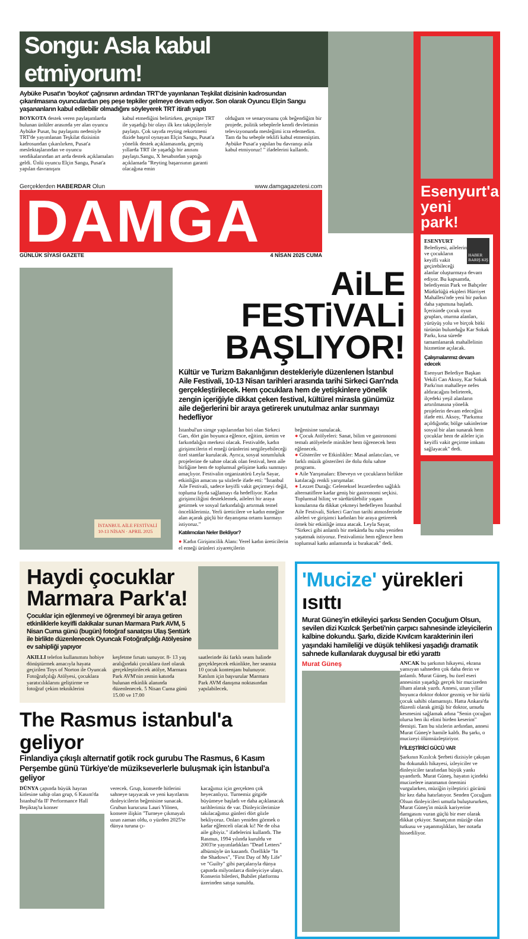Songu: Asla kabul etmiyorum!
Aybüke Pusat'ın 'boykot' çağrısının ardından TRT'de yayınlanan Teşkilat dizisinin kadrosundan çıkarılmasına oyunculardan peş peşe tepkiler gelmeye devam ediyor. Son olarak Oyuncu Elçin Sangu yaşananların kabul edilebilir olmadığını söyleyerek TRT itirafı yaptı
BOYKOTA destek veren paylaşımlarda bulunan ünlüler arasında yer alan oyuncu Aybüke Pusat, bu paylaşımı nedeniyle TRT'de yayımlanan Teşkilat dizisinin kadrosundan çıkarılırken, Pusat'a meslektaşlarından ve oyuncu sendikalarından art arda destek açıklamaları geldi. Ünlü oyuncu Elçin Sangu, Pusat'a yapılan davranışını
kabul etmediğini belirtirken, geçmişte TRT ile yaşadığı bir olayı ilk kez takipçileriyle paylaştı. Çok sayıda reyting rekortmeni dizide başrol oynayan Elçin Sangu, Pusat'a yönelik destek açıklamasında, geçmiş yıllarda TRT ile yaşadığı bir anısını paylaştı.Sangu, X hesabından yaptığı açıklamada "Reyting başarısının garanti olacağına emin
olduğum ve senaryosunu çok beğendiğim bir projede, politik sebeplerle kendi devletimin televizyonunda mesleğimi icra edemedim. Tam da bu sebeple teklifi kabul etmemiştim. Aybüke Pusat'a yapılan bu davranışı asla kabul etmiyoruz! " ifadelerini kullandı.
Gerçeklerden HABERDAR Olun www.damgagazetesi.com
DAMGA
GÜNLÜK SİYASİ GAZETE 4 NİSAN 2025 CUMA
Esenyurt'a yeni park!
HABER
BARIŞ KIŞ ESENYURT Belediyesi, ailelerin ve çocukların keyifli vakit geçirebileceği alanlar oluşturmaya devam ediyor. Bu kapsamda, belediyenin Park ve Bahçeler Müdürlüğü ekipleri Hürriyet Mahallesi'nde yeni bir parkın daha yapımına başladı. İçerisinde çocuk oyun grupları, oturma alanları, yürüyüş yolu ve birçok bitki türünün bulunduğu Kar Sokak Parkı, kısa sürede tamamlanarak mahallelinin hizmetine açılacak.
Çalışmalarımız devam edecek
Esenyurt Belediye Başkan Vekili Can Aksoy, Kar Sokak Parkı'nın mahalleye nefes aldıracağını belirterek, ilçedeki yeşil alanların artırılmasına yönelik projelerin devam edeceğini ifade etti. Aksoy, "Parkımız açıldığında; bölge sakinlerine sosyal bir alan sunarak hem çocuklar hem de aileler için keyifli vakit geçirme imkanı sağlayacak" dedi.
İSTANBUL AİLE FESTİVALİ
10-13 NİSAN · APRIL 2025
AiLE FESTiVALi BAŞLIYOR!
Kültür ve Turizm Bakanlığının destekleriyle düzenlenen İstanbul Aile Festivali, 10-13 Nisan tarihleri arasında tarihi Sirkeci Garı'nda gerçekleştirilecek. Hem çocuklara hem de yetişkinlere yönelik zengin içeriğiyle dikkat çeken festival, kültürel mirasla günümüz aile değerlerini bir araya getirerek unutulmaz anlar sunmayı hedefliyor
İstanbul'un simge yapılarından biri olan Sirkeci Garı, dört gün boyunca eğlence, eğitim, üretim ve farkındalığın merkezi olacak. Festivalde, kadın girişimcilerin el emeği ürünlerini sergileyebileceği özel stantlar kurulacak. Ayrıca, sosyal sorumluluk projelerine de sahne olacak olan festival, hem aile birliğine hem de toplumsal gelişime katkı sunmayı amaçlıyor. Festivalin organizatörü Leyla Sayar, etkinliğin amacını şu sözlerle ifade etti: "İstanbul Aile Festivali, sadece keyifli vakit geçirmeyi değil, topluma fayda sağlamayı da hedefliyor. Kadın girişimciliğini desteklemek, aileleri bir araya getirmek ve sosyal farkındalığı artırmak temel önceliklerimiz. Yerli üreticilere ve kadın emeğine alan açarak güçlü bir dayanışma ortamı kurmayı istiyoruz."
Katılımcıları Neler Bekliyor?
● Kadın Girişimcilik Alanı: Yerel kadın üreticilerin el emeği ürünleri ziyaretçilerin
beğenisine sunulacak.
● Çocuk Atölyeleri: Sanat, bilim ve gastronomi temalı atölyelerle minikler hem öğrenecek hem eğlenecek.
● Gösteriler ve Etkinlikler: Masal anlatıcıları, ve farklı müzik gösterileri ile dolu dolu sahne programı.
● Aile Yarışmaları: Ebeveyn ve çocukların birlikte katılacağı renkli yarışmalar.
● Lezzet Durağı: Geleneksel lezzetlerden sağlıklı alternatiflere kadar geniş bir gastronomi seçkisi.
Toplumsal bilinç ve sürdürülebilir yaşam konularına da dikkat çekmeyi hedefleyen İstanbul Aile Festivali, Sirkeci Garı'nın tarihi atmosferinde aileleri ve girişimci kadınları bir araya getirerek örnek bir etkinliğe imza atacak. Leyla Sayar, "Sirkeci gibi anlamlı bir mekânda bu ruhu yeniden yaşatmak istiyoruz. Festivalimiz hem eğlence hem toplumsal katkı anlamında iz bırakacak" dedi.
Haydi çocuklar Marmara Park'a!
Çocuklar için eğlenmeyi ve öğrenmeyi bir araya getiren etkinliklerle keyifli dakikalar sunan Marmara Park AVM, 5 Nisan Cuma günü (bugün) fotoğraf sanatçısı Ulaş Şentürk ile birlikte düzenlenecek Oyuncak Fotoğrafçılığı Atölyesine ev sahipliği yapıyor
AKILLI telefon kullanımını hobiye dönüştürmek amacıyla hayata geçirilen Toys of Norton ile Oyuncak Fotoğrafçılığı Atölyesi, çocuklara yaratıcılıklarını geliştirme ve fotoğraf çekim tekniklerini
keşfetme fırsatı sunuyor. 8- 13 yaş aralığındaki çocuklara özel olarak gerçekleştirilecek atölye, Marmara Park AVM'nin zemin katında bulunan etkinlik alanında düzenlenecek. 5 Nisan Cuma günü 15.00 ve 17.00
saatlerinde iki farklı seans halinde gerçekleşecek etkinlikte, her seansta 10 çocuk kontenjanı bulunuyor. Katılım için başvurular Marmara Park AVM danışma noktasından yapılabilecek.
The Rasmus istanbul'a geliyor
Finlandiya çıkışlı alternatif gotik rock gurubu The Rasmus, 6 Kasım Perşembe günü Türkiye'de müzikseverlerle buluşmak için İstanbul'a geliyor
DÜNYA çapında büyük hayran kitlesine sahip olan grup, 6 Kasım'da İstanbul'da IF Performance Hall Beşiktaş'ta konser
verecek. Grup, konserde hitlerini sahneye taşıyacak ve yeni kayıtlarını dinleyicilerin beğenisine sunacak. Grubun kurucusu Lauri Ylönen, konsere ilişkin "Turneye çıkmayalı uzun zaman oldu, o yüzden 2025'te dünya turuna çı-
kacağımız için gerçekten çok heyecanlıyız. Turnemiz gitgide büyümeye başladı ve daha açıklanacak tarihlerimiz de var. Dinleyicilerimize takılacağımız günleri dört gözle bekliyoruz. Onları yeniden görmek o kadar eğlenceli olacak ki! Ne de olsa aile gibiyiz." ifadelerini kullandı. The Rasmus, 1994 yılında kuruldu ve 2003'te yayımladıkları "Dead Letters" albümüyle ün kazandı. Özellikle "In the Shadows", "First Day of My Life" ve "Guilty" gibi parçalarıyla dünya çapında milyonlarca dinleyiciye ulaştı. Konserin biletleri, Bubilet platformu üzerinden satışa sunuldu.
'Mucize' yürekleri ısıttı
Murat Güneş'in etkileyici şarkısı Senden Çocuğum Olsun, sevilen dizi Kızılcık Şerbeti'nin çarpıcı sahnesinde izleyicilerin kalbine dokundu. Şarkı, dizide Kıvılcım karakterinin ileri yaşındaki hamileliği ve düşük tehlikesi yaşadığı dramatik sahnede kullanılarak duygusal bir etki yarattı
Murat Güneş
ANCAK bu şarkının hikayesi, ekrana yansıyan sahneden çok daha derin ve anlamlı. Murat Güneş, bu özel eseri annesinin yaşadığı gerçek bir mucizeden ilham alarak yazdı. Annesi, uzun yıllar boyunca doktor doktor gezmiş ve bir türlü çocuk sahibi olamamıştı. Hatta Ankara'da düzenli olarak gittiği bir doktor, umudu kesmesini sağlamak adına "Senin çocuğun olursa ben iki elimi birden keserim" demişti. Tam bu sözlerin ardından, annesi Murat Güneş'e hamile kaldı. Bu şarkı, o mucizeyi ölümsüzleştiriyor.
İYİLEŞTİRİCİ GÜCÜ VAR
Şarkının Kızılcık Şerbeti dizisiyle çakışan bu dokunaklı hikayesi, izleyiciler ve dinleyiciler tarafından büyük yankı uyandırdı. Murat Güneş, hayatın içindeki mucizelere inanmanın önemini vurgularken, müziğin iyileştirici gücünü bir kez daha hatırlatıyor. Senden Çocuğum Olsun dinleyicileri umutla buluştururken, Murat Güneş'in müzik kariyerine damgasını vuran güçlü bir eser olarak dikkat çekiyor. Sanatçının müziğe olan tutkusu ve yaşanmışlıkları, her notada hissediliyor.